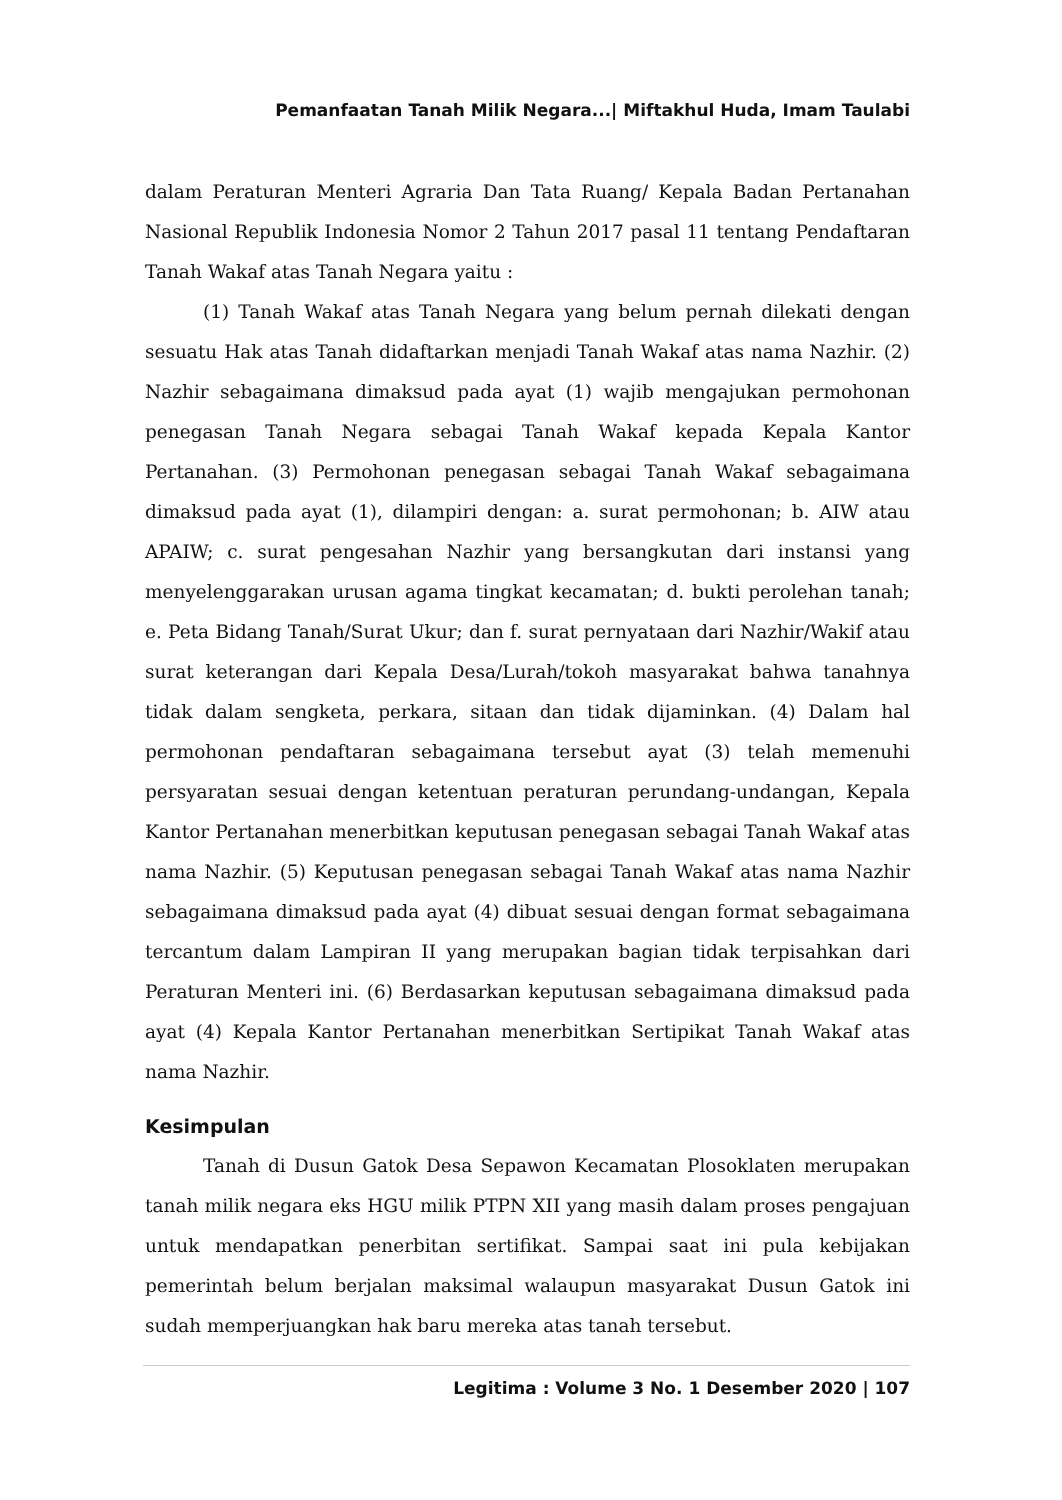Pemanfaatan Tanah Milik Negara...| Miftakhul Huda, Imam Taulabi
dalam Peraturan Menteri Agraria Dan Tata Ruang/ Kepala Badan Pertanahan Nasional Republik Indonesia Nomor 2 Tahun 2017 pasal 11 tentang Pendaftaran Tanah Wakaf atas Tanah Negara yaitu :
(1) Tanah Wakaf atas Tanah Negara yang belum pernah dilekati dengan sesuatu Hak atas Tanah didaftarkan menjadi Tanah Wakaf atas nama Nazhir. (2) Nazhir sebagaimana dimaksud pada ayat (1) wajib mengajukan permohonan penegasan Tanah Negara sebagai Tanah Wakaf kepada Kepala Kantor Pertanahan. (3) Permohonan penegasan sebagai Tanah Wakaf sebagaimana dimaksud pada ayat (1), dilampiri dengan: a. surat permohonan; b. AIW atau APAIW; c. surat pengesahan Nazhir yang bersangkutan dari instansi yang menyelenggarakan urusan agama tingkat kecamatan; d. bukti perolehan tanah; e. Peta Bidang Tanah/Surat Ukur; dan f. surat pernyataan dari Nazhir/Wakif atau surat keterangan dari Kepala Desa/Lurah/tokoh masyarakat bahwa tanahnya tidak dalam sengketa, perkara, sitaan dan tidak dijaminkan. (4) Dalam hal permohonan pendaftaran sebagaimana tersebut ayat (3) telah memenuhi persyaratan sesuai dengan ketentuan peraturan perundang-undangan, Kepala Kantor Pertanahan menerbitkan keputusan penegasan sebagai Tanah Wakaf atas nama Nazhir. (5) Keputusan penegasan sebagai Tanah Wakaf atas nama Nazhir sebagaimana dimaksud pada ayat (4) dibuat sesuai dengan format sebagaimana tercantum dalam Lampiran II yang merupakan bagian tidak terpisahkan dari Peraturan Menteri ini. (6) Berdasarkan keputusan sebagaimana dimaksud pada ayat (4) Kepala Kantor Pertanahan menerbitkan Sertipikat Tanah Wakaf atas nama Nazhir.
Kesimpulan
Tanah di Dusun Gatok Desa Sepawon Kecamatan Plosoklaten merupakan tanah milik negara eks HGU milik PTPN XII yang masih dalam proses pengajuan untuk mendapatkan penerbitan sertifikat. Sampai saat ini pula kebijakan pemerintah belum berjalan maksimal walaupun masyarakat Dusun Gatok ini sudah memperjuangkan hak baru mereka atas tanah tersebut.
Legitima : Volume 3 No. 1 Desember 2020 | 107